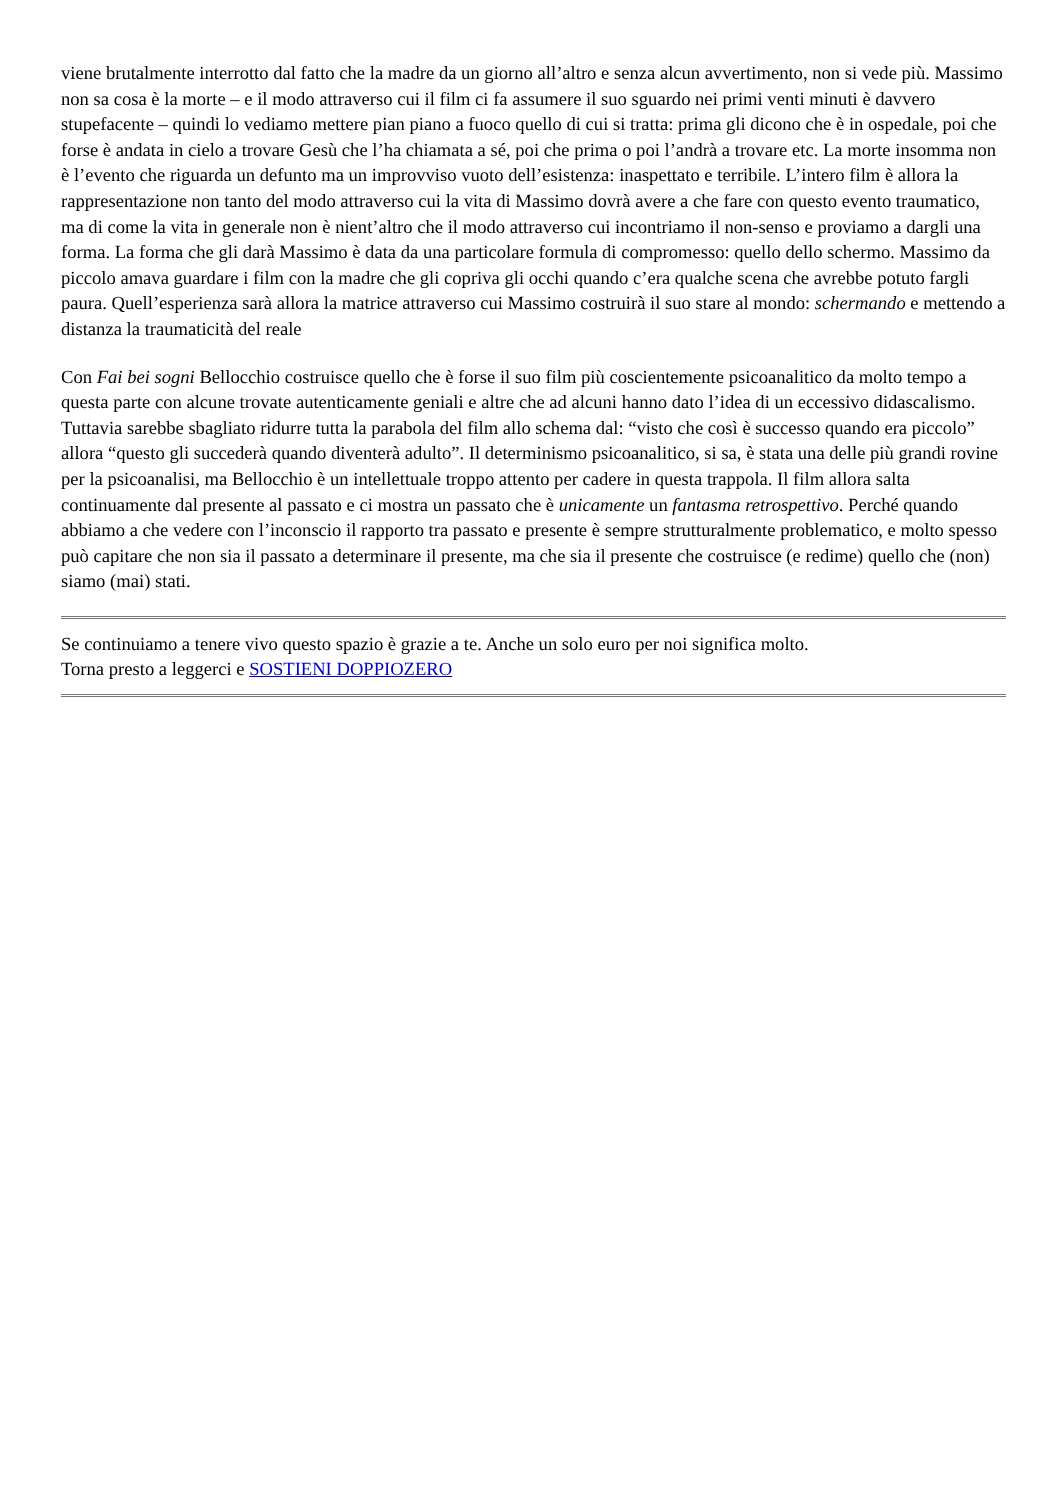viene brutalmente interrotto dal fatto che la madre da un giorno all’altro e senza alcun avvertimento, non si vede più. Massimo non sa cosa è la morte – e il modo attraverso cui il film ci fa assumere il suo sguardo nei primi venti minuti è davvero stupefacente – quindi lo vediamo mettere pian piano a fuoco quello di cui si tratta: prima gli dicono che è in ospedale, poi che forse è andata in cielo a trovare Gesù che l’ha chiamata a sé, poi che prima o poi l’andrà a trovare etc. La morte insomma non è l’evento che riguarda un defunto ma un improvviso vuoto dell’esistenza: inaspettato e terribile. L’intero film è allora la rappresentazione non tanto del modo attraverso cui la vita di Massimo dovrà avere a che fare con questo evento traumatico, ma di come la vita in generale non è nient’altro che il modo attraverso cui incontriamo il non-senso e proviamo a dargli una forma. La forma che gli darà Massimo è data da una particolare formula di compromesso: quello dello schermo. Massimo da piccolo amava guardare i film con la madre che gli copriva gli occhi quando c’era qualche scena che avrebbe potuto fargli paura. Quell’esperienza sarà allora la matrice attraverso cui Massimo costruirà il suo stare al mondo: schermando e mettendo a distanza la traumaticità del reale
Con Fai bei sogni Bellocchio costruisce quello che è forse il suo film più coscientemente psicoanalitico da molto tempo a questa parte con alcune trovate autenticamente geniali e altre che ad alcuni hanno dato l’idea di un eccessivo didascalismo. Tuttavia sarebbe sbagliato ridurre tutta la parabola del film allo schema dal: “visto che così è successo quando era piccolo” allora “questo gli succederà quando diventerà adulto”. Il determinismo psicoanalitico, si sa, è stata una delle più grandi rovine per la psicoanalisi, ma Bellocchio è un intellettuale troppo attento per cadere in questa trappola. Il film allora salta continuamente dal presente al passato e ci mostra un passato che è unicamente un fantasma retrospettivo. Perché quando abbiamo a che vedere con l’inconscio il rapporto tra passato e presente è sempre strutturalmente problematico, e molto spesso può capitare che non sia il passato a determinare il presente, ma che sia il presente che costruisce (e redime) quello che (non) siamo (mai) stati.
Se continuiamo a tenere vivo questo spazio è grazie a te. Anche un solo euro per noi significa molto.
Torna presto a leggerci e SOSTIENI DOPPIOZERO